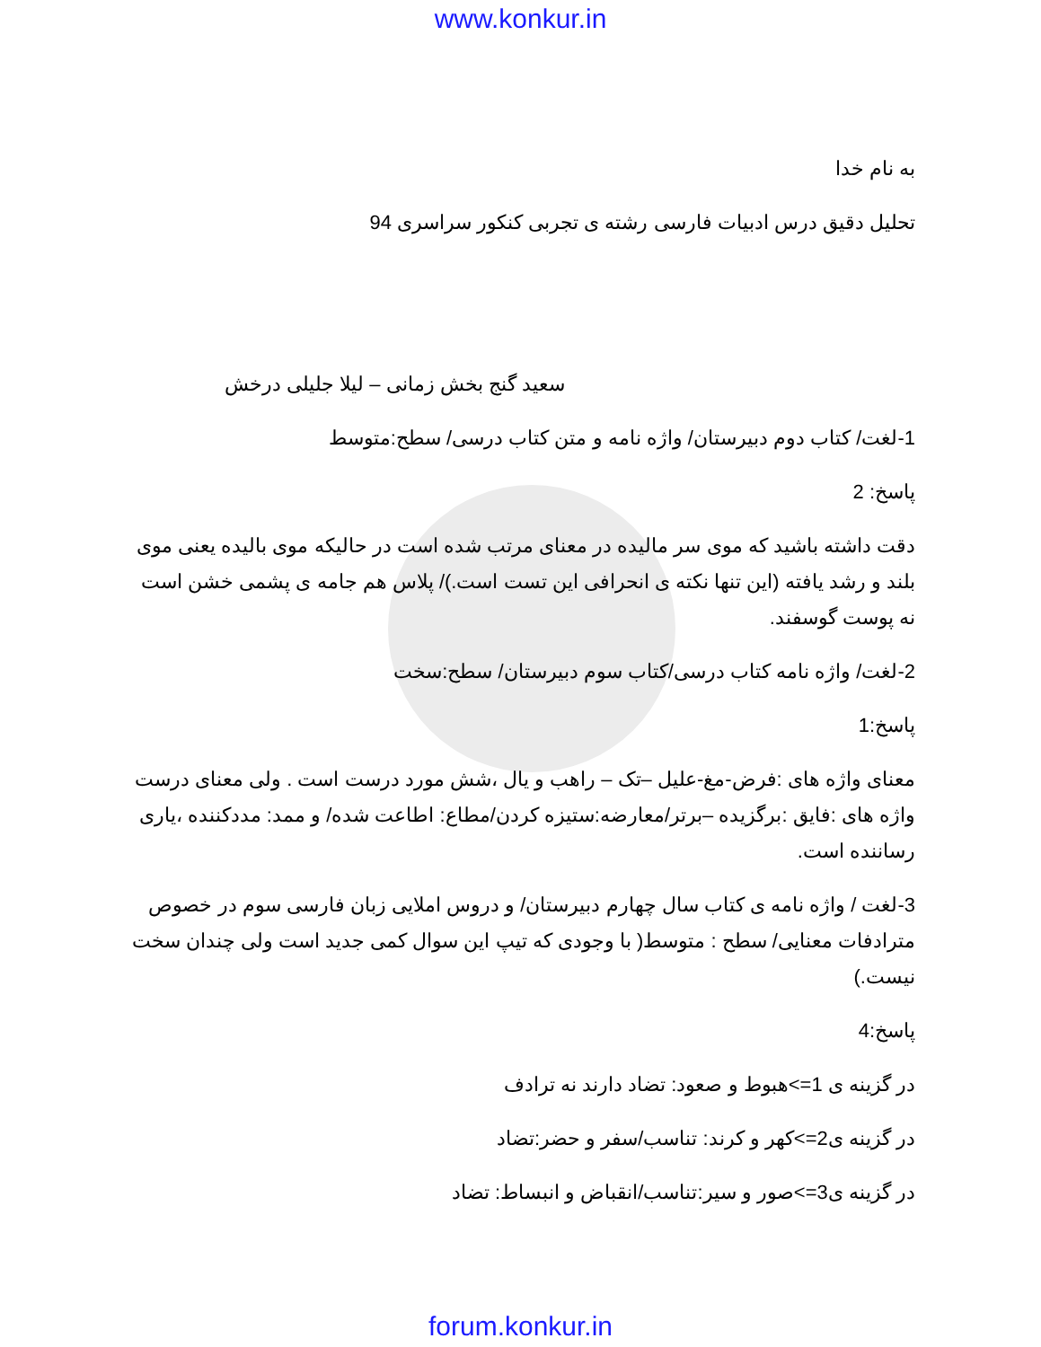www.konkur.in
به نام خدا
تحلیل دقیق درس ادبیات فارسی رشته ی تجربی کنکور سراسری 94
سعید گنج بخش زمانی – لیلا جلیلی درخش
1-لغت/ کتاب دوم دبیرستان/ واژه نامه و متن کتاب درسی/ سطح:متوسط
پاسخ: 2
دقت داشته باشید که موی سر مالیده در معنای مرتب شده است در حالیکه موی بالیده یعنی موی بلند و رشد یافته (این تنها نکته ی انحرافی این تست است.)/ پلاس هم جامه ی پشمی خشن است نه پوست گوسفند.
2-لغت/ واژه نامه کتاب درسی/کتاب سوم دبیرستان/ سطح:سخت
پاسخ:1
معنای واژه های :فرض-مغ-علیل –تک – راهب و یال ،شش مورد درست است . ولی معنای درست واژه های :فایق :برگزیده –برتر/معارضه:ستیزه کردن/مطاع: اطاعت شده/ و ممد: مددکننده ،یاری رساننده است.
3-لغت / واژه نامه ی کتاب سال چهارم دبیرستان/ و دروس املایی زبان فارسی سوم در خصوص مترادفات معنایی/ سطح : متوسط( با وجودی که تیپ این سوال کمی جدید است ولی چندان سخت نیست.)
پاسخ:4
در گزینه ی 1=>هبوط و صعود: تضاد دارند نه ترادف
در گزینه ی2=>کهر و کرند: تناسب/سفر و حضر:تضاد
در گزینه ی3=>صور و سیر:تناسب/انقباض و انبساط: تضاد
forum.konkur.in